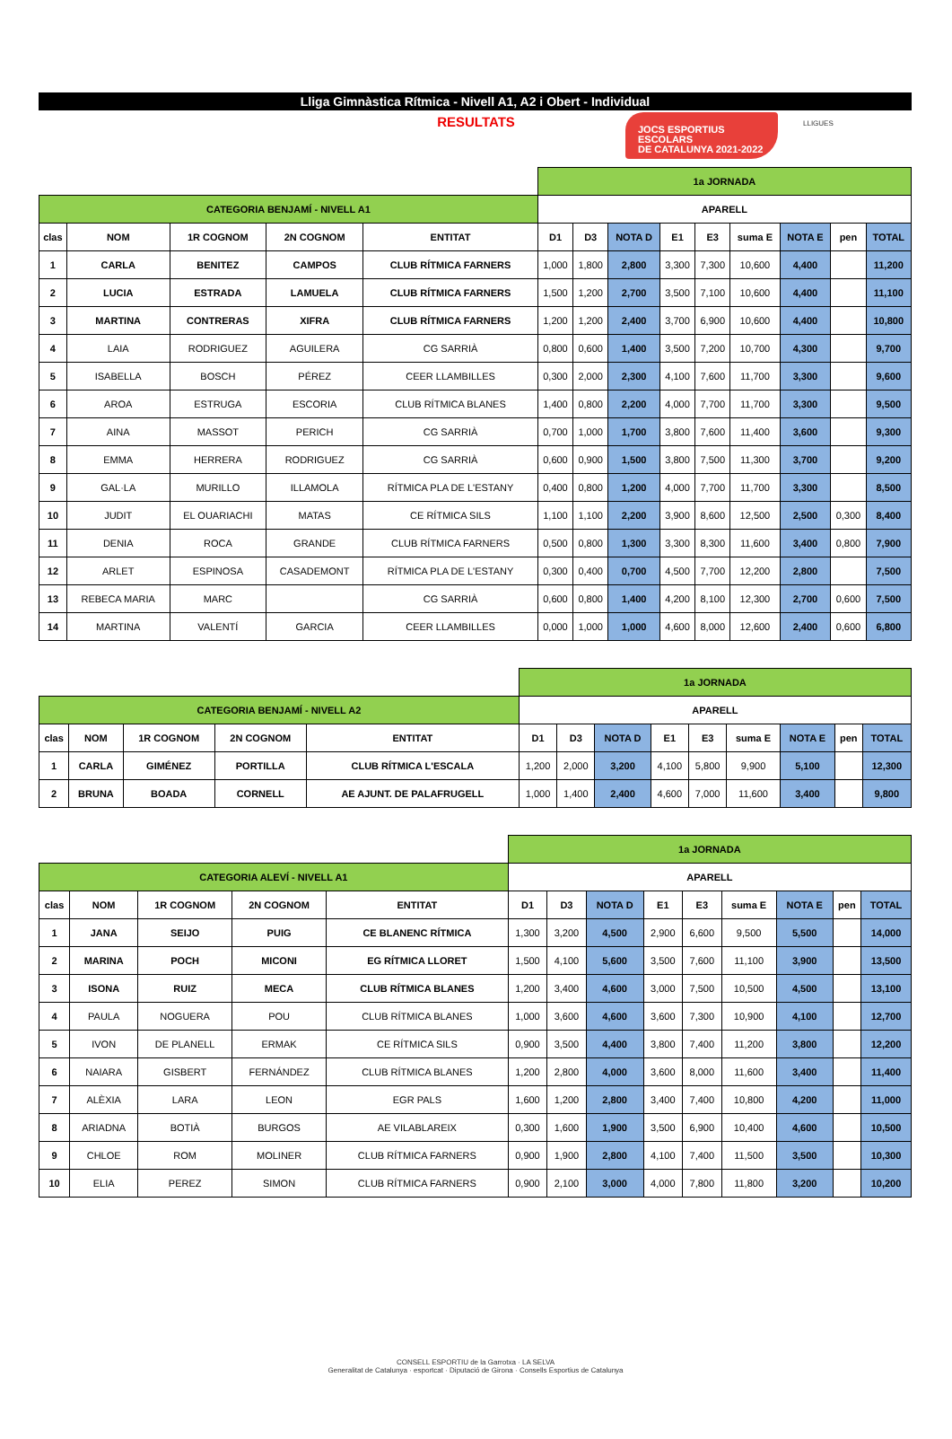JOCS ESPORTIUS ESCOLARS
DE CATALUNYA 2021-2022
LLIGUES
Lliga Gimnàstica Rítmica - Nivell A1, A2 i Obert - Individual
RESULTATS
| | | | | | 1a JORNADA | | | | | | | | |
| CATEGORIA BENJAMÍ - NIVELL A1 | | | | | APARELL | | | | | | | | |
| clas | NOM | 1R COGNOM | 2N COGNOM | ENTITAT | D1 | D3 | NOTA D | E1 | E3 | suma E | NOTA E | pen | TOTAL |
| 1 | CARLA | BENITEZ | CAMPOS | CLUB RÍTMICA FARNERS | 1,000 | 1,800 | 2,800 | 3,300 | 7,300 | 10,600 | 4,400 | | 11,200 |
| 2 | LUCIA | ESTRADA | LAMUELA | CLUB RÍTMICA FARNERS | 1,500 | 1,200 | 2,700 | 3,500 | 7,100 | 10,600 | 4,400 | | 11,100 |
| 3 | MARTINA | CONTRERAS | XIFRA | CLUB RÍTMICA FARNERS | 1,200 | 1,200 | 2,400 | 3,700 | 6,900 | 10,600 | 4,400 | | 10,800 |
| 4 | LAIA | RODRIGUEZ | AGUILERA | CG SARRIÀ | 0,800 | 0,600 | 1,400 | 3,500 | 7,200 | 10,700 | 4,300 | | 9,700 |
| 5 | ISABELLA | BOSCH | PÉREZ | CEER LLAMBILLES | 0,300 | 2,000 | 2,300 | 4,100 | 7,600 | 11,700 | 3,300 | | 9,600 |
| 6 | AROA | ESTRUGA | ESCORIA | CLUB RÍTMICA BLANES | 1,400 | 0,800 | 2,200 | 4,000 | 7,700 | 11,700 | 3,300 | | 9,500 |
| 7 | AINA | MASSOT | PERICH | CG SARRIÀ | 0,700 | 1,000 | 1,700 | 3,800 | 7,600 | 11,400 | 3,600 | | 9,300 |
| 8 | EMMA | HERRERA | RODRIGUEZ | CG SARRIÀ | 0,600 | 0,900 | 1,500 | 3,800 | 7,500 | 11,300 | 3,700 | | 9,200 |
| 9 | GAL·LA | MURILLO | ILLAMOLA | RÍTMICA PLA DE L'ESTANY | 0,400 | 0,800 | 1,200 | 4,000 | 7,700 | 11,700 | 3,300 | | 8,500 |
| 10 | JUDIT | EL OUARIACHI | MATAS | CE RÍTMICA SILS | 1,100 | 1,100 | 2,200 | 3,900 | 8,600 | 12,500 | 2,500 | 0,300 | 8,400 |
| 11 | DENIA | ROCA | GRANDE | CLUB RÍTMICA FARNERS | 0,500 | 0,800 | 1,300 | 3,300 | 8,300 | 11,600 | 3,400 | 0,800 | 7,900 |
| 12 | ARLET | ESPINOSA | CASADEMONT | RÍTMICA PLA DE L'ESTANY | 0,300 | 0,400 | 0,700 | 4,500 | 7,700 | 12,200 | 2,800 | | 7,500 |
| 13 | REBECA MARIA | MARC | | CG SARRIÀ | 0,600 | 0,800 | 1,400 | 4,200 | 8,100 | 12,300 | 2,700 | 0,600 | 7,500 |
| 14 | MARTINA | VALENTÍ | GARCIA | CEER LLAMBILLES | 0,000 | 1,000 | 1,000 | 4,600 | 8,000 | 12,600 | 2,400 | 0,600 | 6,800 |
| | | | | | 1a JORNADA | | | | | | | | |
| CATEGORIA BENJAMÍ - NIVELL A2 | | | | | APARELL | | | | | | | | |
| clas | NOM | 1R COGNOM | 2N COGNOM | ENTITAT | D1 | D3 | NOTA D | E1 | E3 | suma E | NOTA E | pen | TOTAL |
| 1 | CARLA | GIMÉNEZ | PORTILLA | CLUB RÍTMICA L'ESCALA | 1,200 | 2,000 | 3,200 | 4,100 | 5,800 | 9,900 | 5,100 | | 12,300 |
| 2 | BRUNA | BOADA | CORNELL | AE AJUNT. DE PALAFRUGELL | 1,000 | 1,400 | 2,400 | 4,600 | 7,000 | 11,600 | 3,400 | | 9,800 |
| | | | | | 1a JORNADA | | | | | | | | |
| CATEGORIA ALEVÍ - NIVELL A1 | | | | | APARELL | | | | | | | | |
| clas | NOM | 1R COGNOM | 2N COGNOM | ENTITAT | D1 | D3 | NOTA D | E1 | E3 | suma E | NOTA E | pen | TOTAL |
| 1 | JANA | SEIJO | PUIG | CE BLANENC RÍTMICA | 1,300 | 3,200 | 4,500 | 2,900 | 6,600 | 9,500 | 5,500 | | 14,000 |
| 2 | MARINA | POCH | MICONI | EG RÍTMICA LLORET | 1,500 | 4,100 | 5,600 | 3,500 | 7,600 | 11,100 | 3,900 | | 13,500 |
| 3 | ISONA | RUIZ | MECA | CLUB RÍTMICA BLANES | 1,200 | 3,400 | 4,600 | 3,000 | 7,500 | 10,500 | 4,500 | | 13,100 |
| 4 | PAULA | NOGUERA | POU | CLUB RÍTMICA BLANES | 1,000 | 3,600 | 4,600 | 3,600 | 7,300 | 10,900 | 4,100 | | 12,700 |
| 5 | IVON | DE PLANELL | ERMAK | CE RÍTMICA SILS | 0,900 | 3,500 | 4,400 | 3,800 | 7,400 | 11,200 | 3,800 | | 12,200 |
| 6 | NAIARA | GISBERT | FERNÁNDEZ | CLUB RÍTMICA BLANES | 1,200 | 2,800 | 4,000 | 3,600 | 8,000 | 11,600 | 3,400 | | 11,400 |
| 7 | ALÈXIA | LARA | LEON | EGR PALS | 1,600 | 1,200 | 2,800 | 3,400 | 7,400 | 10,800 | 4,200 | | 11,000 |
| 8 | ARIADNA | BOTIÀ | BURGOS | AE VILABLAREIX | 0,300 | 1,600 | 1,900 | 3,500 | 6,900 | 10,400 | 4,600 | | 10,500 |
| 9 | CHLOE | ROM | MOLINER | CLUB RÍTMICA FARNERS | 0,900 | 1,900 | 2,800 | 4,100 | 7,400 | 11,500 | 3,500 | | 10,300 |
| 10 | ELIA | PEREZ | SIMON | CLUB RÍTMICA FARNERS | 0,900 | 2,100 | 3,000 | 4,000 | 7,800 | 11,800 | 3,200 | | 10,200 |
CONSELL ESPORTIU de la Garrotxa · LA SELVA
Generalitat de Catalunya · esportcat · Diputació de Girona · Consells Esportius de Catalunya